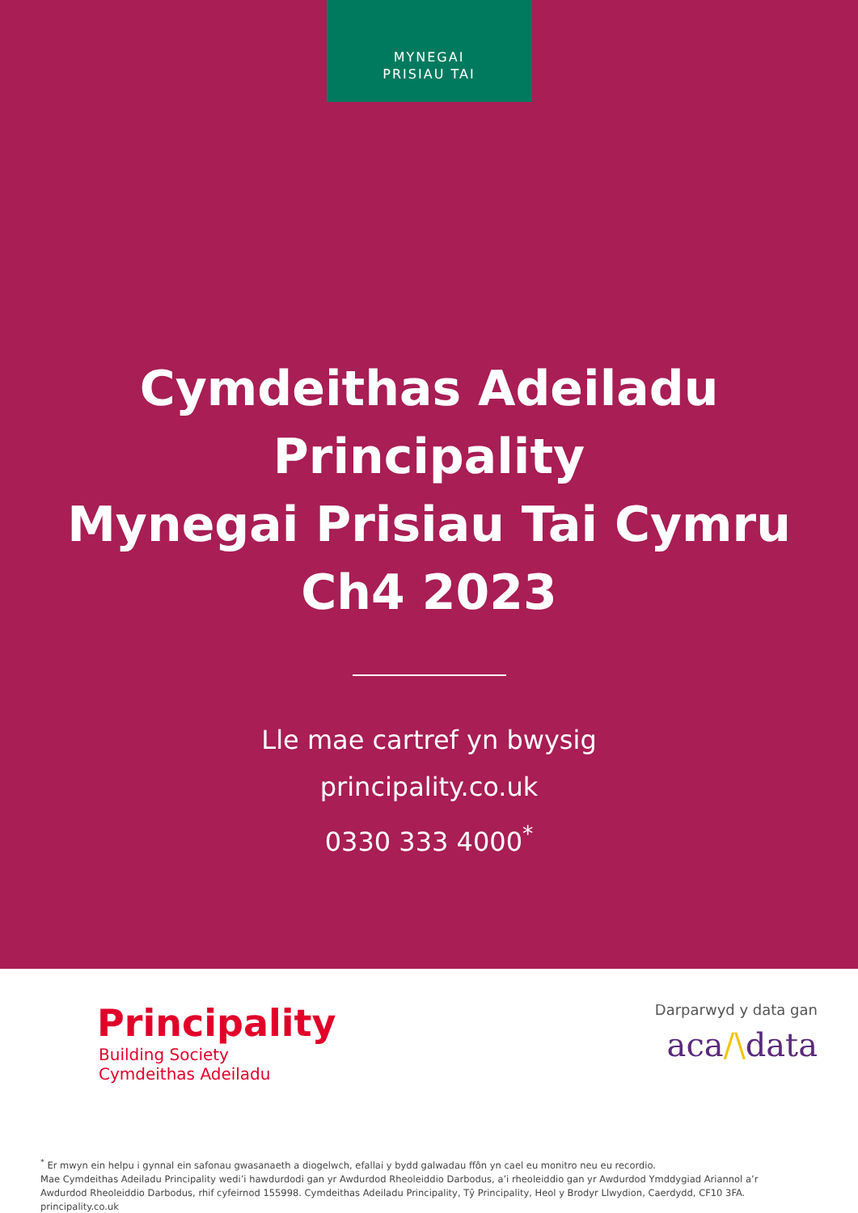MYNEGAI
PRISIAU TAI
Cymdeithas Adeiladu Principality
Mynegai Prisiau Tai Cymru
Ch4 2023
Lle mae cartref yn bwysig
principality.co.uk
0330 333 4000<sup>*</sup>
Principality
Building Society
Cymdeithas Adeiladu
Darparwyd y data gan
aca/\data
<sup>*</sup> Er mwyn ein helpu i gynnal ein safonau gwasanaeth a diogelwch, efallai y bydd galwadau ffôn yn cael eu monitro neu eu recordio.
Mae Cymdeithas Adeiladu Principality wedi’i hawdurdodi gan yr Awdurdod Rheoleiddio Darbodus, a’i rheoleiddio gan yr Awdurdod Ymddygiad Ariannol a’r Awdurdod Rheoleiddio Darbodus, rhif cyfeirnod 155998. Cymdeithas Adeiladu Principality, Tŷ Principality, Heol y Brodyr Llwydion, Caerdydd, CF10 3FA. principality.co.uk